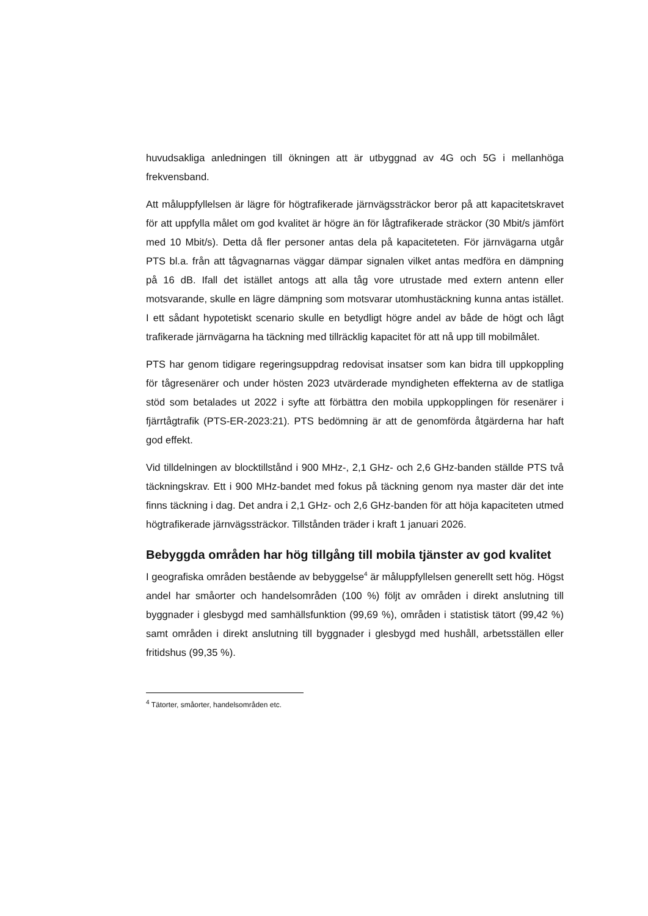huvudsakliga anledningen till ökningen att är utbyggnad av 4G och 5G i mellanhöga frekvensband.
Att måluppfyllelsen är lägre för högtrafikerade järnvägssträckor beror på att kapacitetskravet för att uppfylla målet om god kvalitet är högre än för lågtrafikerade sträckor (30 Mbit/s jämfört med 10 Mbit/s). Detta då fler personer antas dela på kapacitete­ten. För järnvägarna utgår PTS bl.a. från att tågvagnarnas väggar dämpar signalen vilket antas medföra en dämpning på 16 dB. Ifall det istället antogs att alla tåg vore utrustade med extern antenn eller motsvarande, skulle en lägre dämpning som motsvarar utomhustäckning kunna antas istället. I ett sådant hypotetiskt scenario skulle en betydligt högre andel av både de högt och lågt trafikerade järnvägarna ha täckning med tillräcklig kapacitet för att nå upp till mobilmålet.
PTS har genom tidigare regeringsuppdrag redovisat insatser som kan bidra till uppkoppling för tågresenärer och under hösten 2023 utvärderade myndigheten effekterna av de statliga stöd som betalades ut 2022 i syfte att förbättra den mobila uppkopplingen för resenärer i fjärrtågtrafik (PTS-ER-2023:21). PTS bedömning är att de genomförda åtgärderna har haft god effekt.
Vid tilldelningen av blocktillstånd i 900 MHz-, 2,1 GHz- och 2,6 GHz-banden ställde PTS två täckningskrav. Ett i 900 MHz-bandet med fokus på täckning genom nya master där det inte finns täckning i dag. Det andra i 2,1 GHz- och 2,6 GHz-banden för att höja kapaciteten utmed högtrafikerade järnvägssträckor. Tillstånden träder i kraft 1 januari 2026.
Bebyggda områden har hög tillgång till mobila tjänster av god kvalitet
I geografiska områden bestående av bebyggelse<sup>4</sup> är måluppfyllelsen generellt sett hög. Högst andel har småorter och handelsområden (100 %) följt av områden i direkt anslutning till byggnader i glesbygd med samhällsfunktion (99,69 %), områden i statistisk tätort (99,42 %) samt områden i direkt anslutning till byggnader i glesbygd med hushåll, arbetsställen eller fritidshus (99,35 %).
<sup>4</sup> Tätorter, småorter, handelsområden etc.